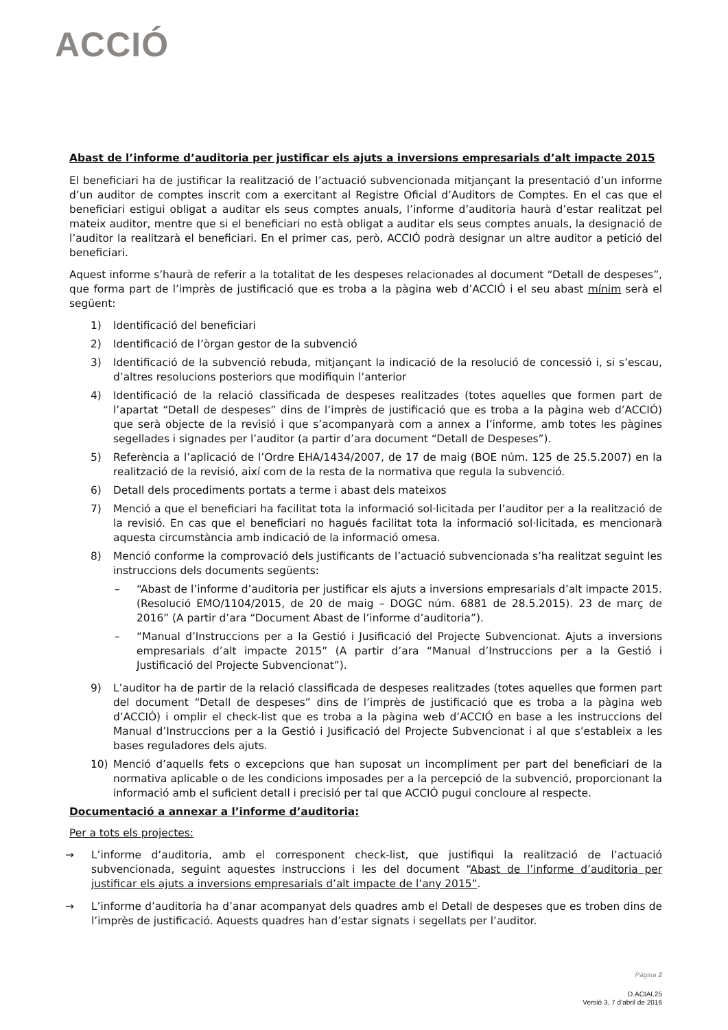ACCIÓ
Abast de l’informe d’auditoria per justificar els ajuts a inversions empresarials d’alt impacte 2015
El beneficiari ha de justificar la realització de l’actuació subvencionada mitjançant la presentació d’un informe d’un auditor de comptes inscrit com a exercitant al Registre Oficial d’Auditors de Comptes. En el cas que el beneficiari estigui obligat a auditar els seus comptes anuals, l’informe d’auditoria haurà d’estar realitzat pel mateix auditor, mentre que si el beneficiari no està obligat a auditar els seus comptes anuals, la designació de l’auditor la realitzarà el beneficiari. En el primer cas, però, ACCIÓ podrà designar un altre auditor a petició del beneficiari.
Aquest informe s’haurà de referir a la totalitat de les despeses relacionades al document “Detall de despeses”, que forma part de l’imprès de justificació que es troba a la pàgina web d’ACCIÓ i el seu abast mínim serà el següent:
1) Identificació del beneficiari
2) Identificació de l’òrgan gestor de la subvenció
3) Identificació de la subvenció rebuda, mitjançant la indicació de la resolució de concessió i, si s’escau, d’altres resolucions posteriors que modifiquin l’anterior
4) Identificació de la relació classificada de despeses realitzades (totes aquelles que formen part de l’apartat “Detall de despeses” dins de l’imprès de justificació que es troba a la pàgina web d’ACCIÓ) que serà objecte de la revisió i que s’acompanyarà com a annex a l’informe, amb totes les pàgines segellades i signades per l’auditor (a partir d’ara document “Detall de Despeses”).
5) Referència a l’aplicació de l’Ordre EHA/1434/2007, de 17 de maig (BOE núm. 125 de 25.5.2007) en la realització de la revisió, així com de la resta de la normativa que regula la subvenció.
6) Detall dels procediments portats a terme i abast dels mateixos
7) Menció a que el beneficiari ha facilitat tota la informació sol·licitada per l’auditor per a la realització de la revisió. En cas que el beneficiari no hagués facilitat tota la informació sol·licitada, es mencionarà aquesta circumstància amb indicació de la informació omesa.
8) Menció conforme la comprovació dels justificants de l’actuació subvencionada s’ha realitzat seguint les instruccions dels documents següents:
– “Abast de l’informe d’auditoria per justificar els ajuts a inversions empresarials d’alt impacte 2015. (Resolució EMO/1104/2015, de 20 de maig – DOGC núm. 6881 de 28.5.2015). 23 de març de 2016” (A partir d’ara “Document Abast de l’informe d’auditoria”).
– “Manual d’Instruccions per a la Gestió i Jusificació del Projecte Subvencionat. Ajuts a inversions empresarials d’alt impacte 2015” (A partir d’ara “Manual d’Instruccions per a la Gestió i Justificació del Projecte Subvencionat”).
9) L’auditor ha de partir de la relació classificada de despeses realitzades (totes aquelles que formen part del document “Detall de despeses” dins de l’imprès de justificació que es troba a la pàgina web d’ACCIÓ) i omplir el check-list que es troba a la pàgina web d’ACCIÓ en base a les instruccions del Manual d’Instruccions per a la Gestió i Jusificació del Projecte Subvencionat i al que s’estableix a les bases reguladores dels ajuts.
10) Menció d’aquells fets o excepcions que han suposat un incompliment per part del beneficiari de la normativa aplicable o de les condicions imposades per a la percepció de la subvenció, proporcionant la informació amb el suficient detall i precisió per tal que ACCIÓ pugui concloure al respecte.
Documentació a annexar a l’informe d’auditoria:
Per a tots els projectes:
→ L’informe d’auditoria, amb el corresponent check-list, que justifiqui la realització de l’actuació subvencionada, seguint aquestes instruccions i les del document “Abast de l’informe d’auditoria per justificar els ajuts a inversions empresarials d’alt impacte de l’any 2015”.
→ L’informe d’auditoria ha d’anar acompanyat dels quadres amb el Detall de despeses que es troben dins de l’imprès de justificació. Aquests quadres han d’estar signats i segellats per l’auditor.
Pàgina 2
D.ACIAI.25
Versió 3, 7 d’abril de 2016